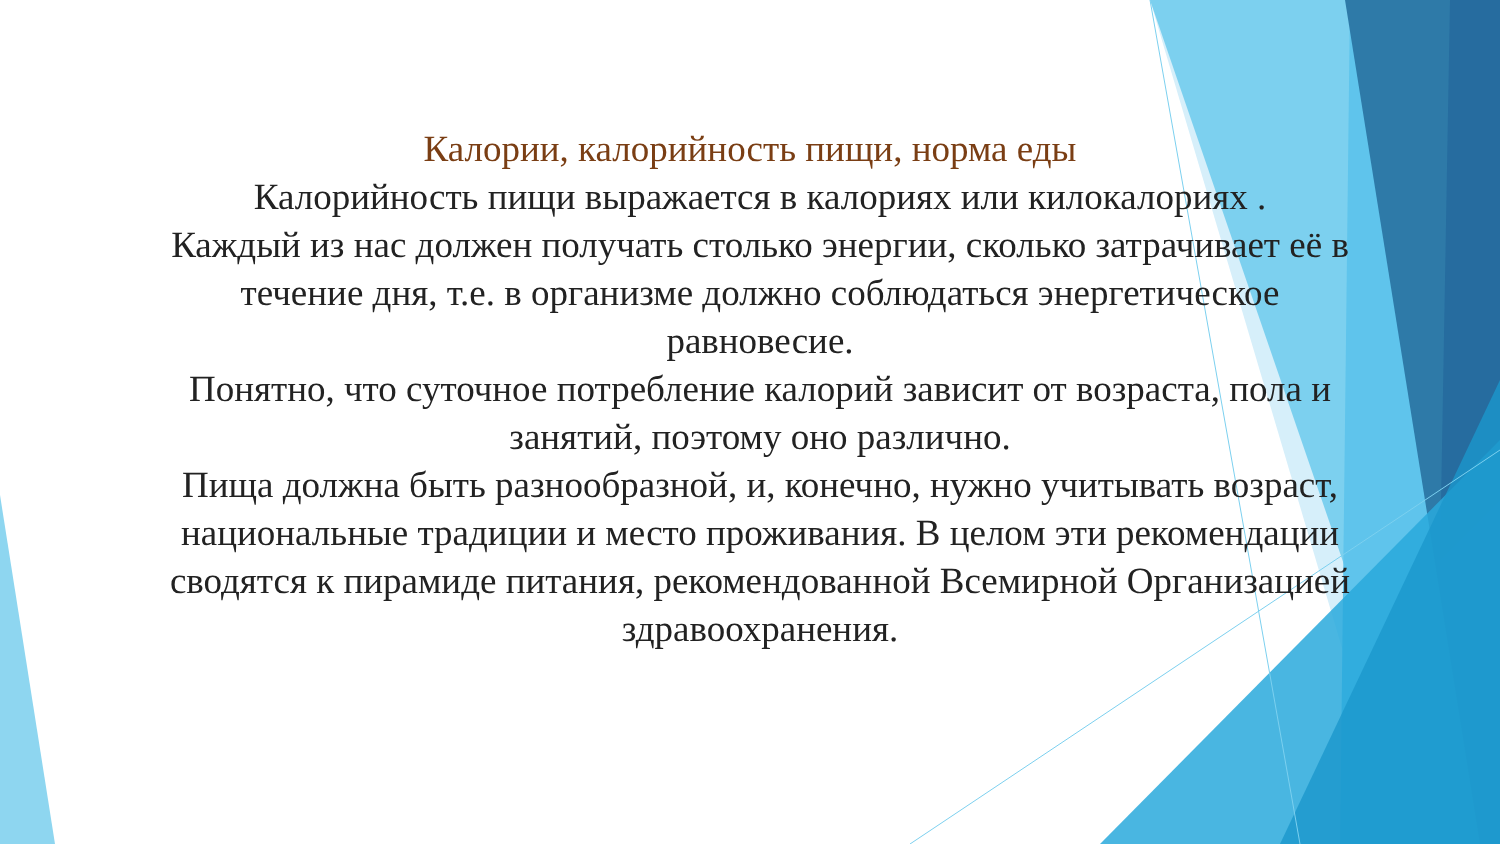Калории, калорийность пищи, норма еды
Калорийность пищи выражается в калориях или килокалориях .
Каждый из нас должен получать столько энергии, сколько затрачивает её в течение дня, т.е. в организме должно соблюдаться энергетическое равновесие.
Понятно, что суточное потребление калорий зависит от возраста, пола и занятий, поэтому оно различно.
Пища должна быть разнообразной, и, конечно, нужно учитывать возраст, национальные традиции и место проживания. В целом эти рекомендации сводятся к пирамиде питания, рекомендованной Всемирной Организацией здравоохранения.